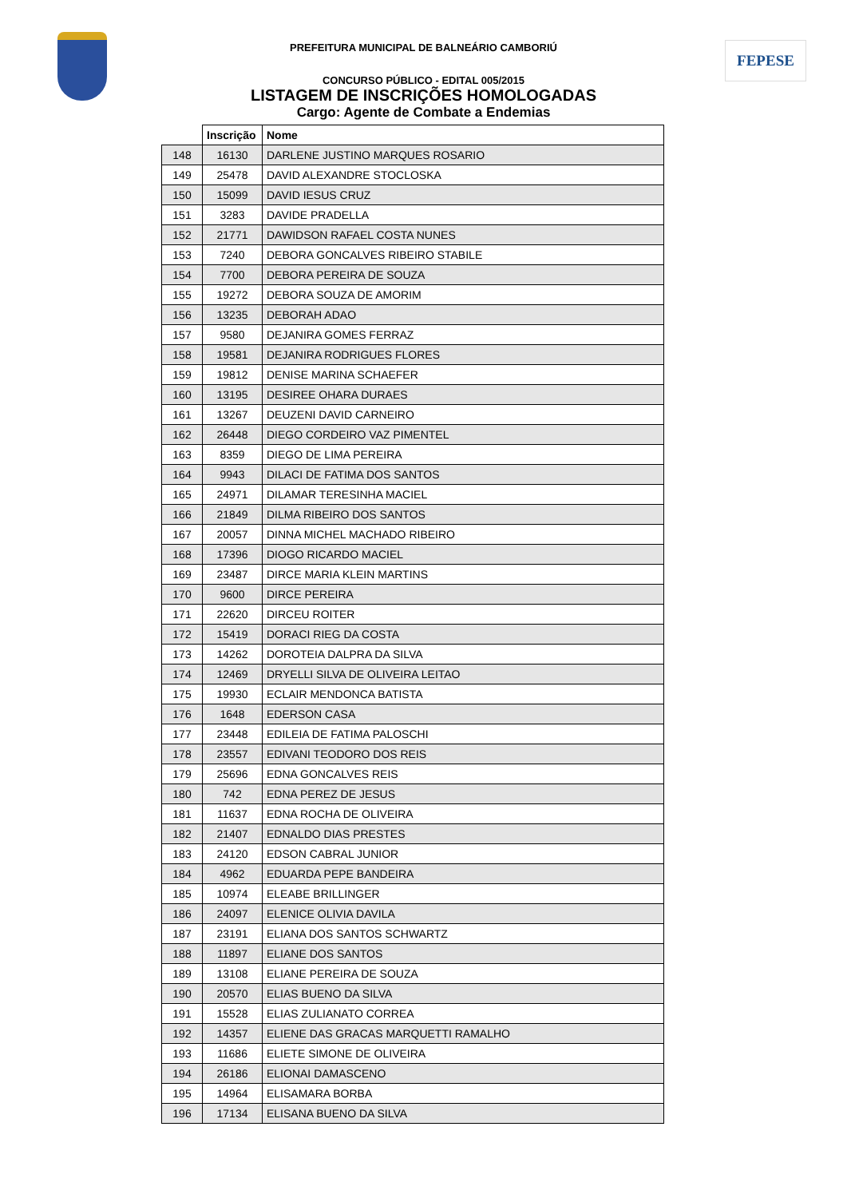FEPESE
PREFEITURA MUNICIPAL DE BALNEÁRIO CAMBORIÚ
CONCURSO PÚBLICO - EDITAL 005/2015
LISTAGEM DE INSCRIÇÕES HOMOLOGADAS
Cargo: Agente de Combate a Endemias
| | Inscrição | Nome |
| --- | --- | --- |
| 148 | 16130 | DARLENE JUSTINO MARQUES ROSARIO |
| 149 | 25478 | DAVID ALEXANDRE STOCLOSKA |
| 150 | 15099 | DAVID IESUS CRUZ |
| 151 | 3283 | DAVIDE PRADELLA |
| 152 | 21771 | DAWIDSON RAFAEL COSTA NUNES |
| 153 | 7240 | DEBORA GONCALVES RIBEIRO STABILE |
| 154 | 7700 | DEBORA PEREIRA DE SOUZA |
| 155 | 19272 | DEBORA SOUZA DE AMORIM |
| 156 | 13235 | DEBORAH ADAO |
| 157 | 9580 | DEJANIRA GOMES FERRAZ |
| 158 | 19581 | DEJANIRA RODRIGUES FLORES |
| 159 | 19812 | DENISE MARINA SCHAEFER |
| 160 | 13195 | DESIREE OHARA DURAES |
| 161 | 13267 | DEUZENI DAVID CARNEIRO |
| 162 | 26448 | DIEGO CORDEIRO VAZ PIMENTEL |
| 163 | 8359 | DIEGO DE LIMA PEREIRA |
| 164 | 9943 | DILACI DE FATIMA DOS SANTOS |
| 165 | 24971 | DILAMAR TERESINHA MACIEL |
| 166 | 21849 | DILMA RIBEIRO DOS SANTOS |
| 167 | 20057 | DINNA MICHEL MACHADO RIBEIRO |
| 168 | 17396 | DIOGO RICARDO MACIEL |
| 169 | 23487 | DIRCE MARIA KLEIN MARTINS |
| 170 | 9600 | DIRCE PEREIRA |
| 171 | 22620 | DIRCEU ROITER |
| 172 | 15419 | DORACI RIEG DA COSTA |
| 173 | 14262 | DOROTEIA DALPRA DA SILVA |
| 174 | 12469 | DRYELLI SILVA DE OLIVEIRA LEITAO |
| 175 | 19930 | ECLAIR MENDONCA BATISTA |
| 176 | 1648 | EDERSON CASA |
| 177 | 23448 | EDILEIA DE FATIMA PALOSCHI |
| 178 | 23557 | EDIVANI TEODORO DOS REIS |
| 179 | 25696 | EDNA GONCALVES REIS |
| 180 | 742 | EDNA PEREZ DE JESUS |
| 181 | 11637 | EDNA ROCHA DE OLIVEIRA |
| 182 | 21407 | EDNALDO DIAS PRESTES |
| 183 | 24120 | EDSON CABRAL JUNIOR |
| 184 | 4962 | EDUARDA PEPE BANDEIRA |
| 185 | 10974 | ELEABE BRILLINGER |
| 186 | 24097 | ELENICE OLIVIA DAVILA |
| 187 | 23191 | ELIANA DOS SANTOS SCHWARTZ |
| 188 | 11897 | ELIANE DOS SANTOS |
| 189 | 13108 | ELIANE PEREIRA DE SOUZA |
| 190 | 20570 | ELIAS BUENO DA SILVA |
| 191 | 15528 | ELIAS ZULIANATO CORREA |
| 192 | 14357 | ELIENE DAS GRACAS MARQUETTI RAMALHO |
| 193 | 11686 | ELIETE SIMONE DE OLIVEIRA |
| 194 | 26186 | ELIONAI DAMASCENO |
| 195 | 14964 | ELISAMARA BORBA |
| 196 | 17134 | ELISANA BUENO DA SILVA |